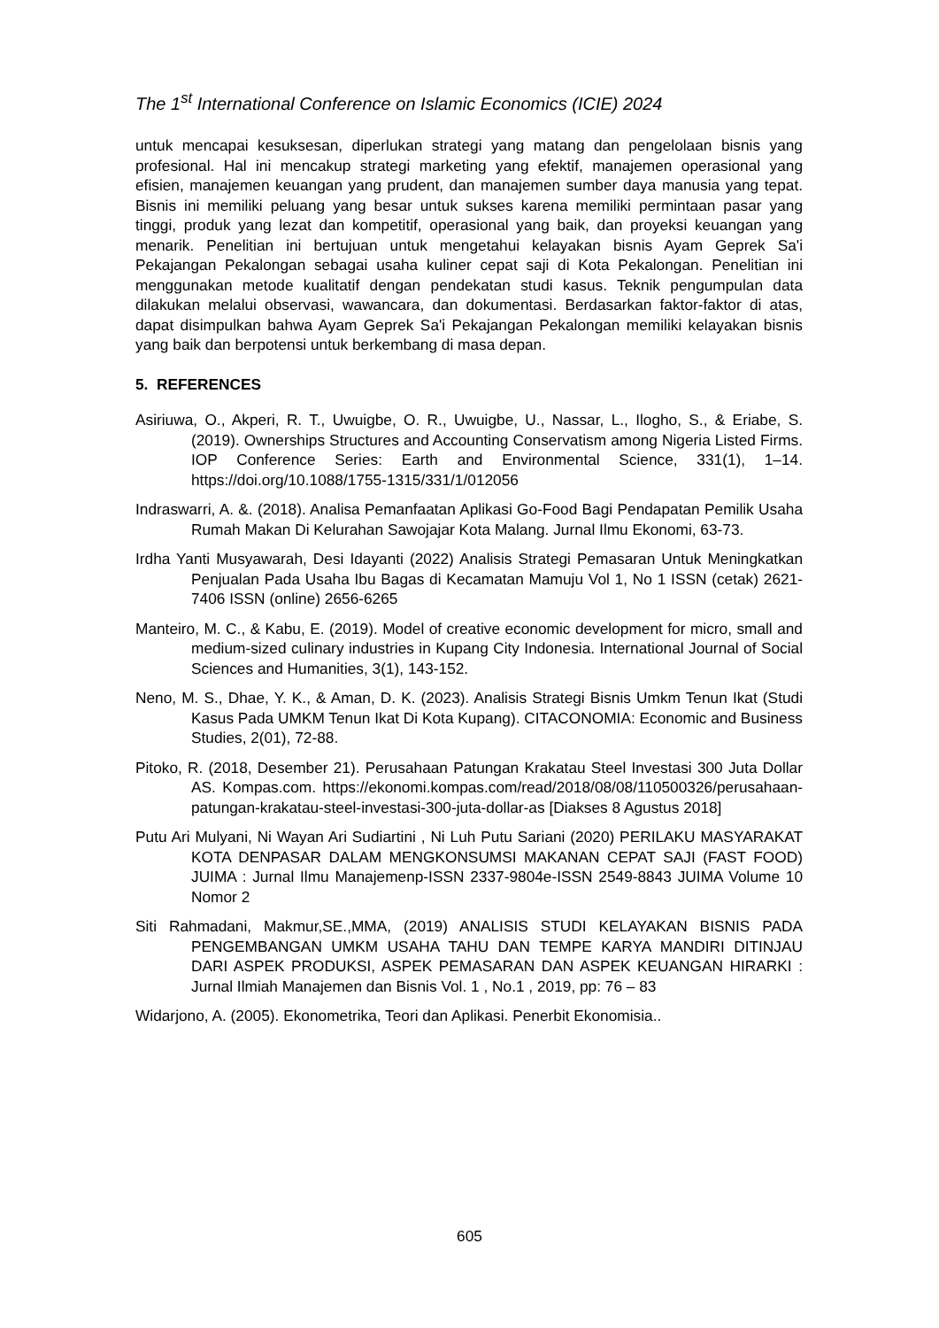The 1<sup>st</sup> International Conference on Islamic Economics (ICIE) 2024
untuk mencapai kesuksesan, diperlukan strategi yang matang dan pengelolaan bisnis yang profesional. Hal ini mencakup strategi marketing yang efektif, manajemen operasional yang efisien, manajemen keuangan yang prudent, dan manajemen sumber daya manusia yang tepat. Bisnis ini memiliki peluang yang besar untuk sukses karena memiliki permintaan pasar yang tinggi, produk yang lezat dan kompetitif, operasional yang baik, dan proyeksi keuangan yang menarik. Penelitian ini bertujuan untuk mengetahui kelayakan bisnis Ayam Geprek Sa'i Pekajangan Pekalongan sebagai usaha kuliner cepat saji di Kota Pekalongan. Penelitian ini menggunakan metode kualitatif dengan pendekatan studi kasus. Teknik pengumpulan data dilakukan melalui observasi, wawancara, dan dokumentasi. Berdasarkan faktor-faktor di atas, dapat disimpulkan bahwa Ayam Geprek Sa'i Pekajangan Pekalongan memiliki kelayakan bisnis yang baik dan berpotensi untuk berkembang di masa depan.
5. REFERENCES
Asiriuwa, O., Akperi, R. T., Uwuigbe, O. R., Uwuigbe, U., Nassar, L., Ilogho, S., & Eriabe, S. (2019). Ownerships Structures and Accounting Conservatism among Nigeria Listed Firms. IOP Conference Series: Earth and Environmental Science, 331(1), 1–14. https://doi.org/10.1088/1755-1315/331/1/012056
Indraswarri, A. &. (2018). Analisa Pemanfaatan Aplikasi Go-Food Bagi Pendapatan Pemilik Usaha Rumah Makan Di Kelurahan Sawojajar Kota Malang. Jurnal Ilmu Ekonomi, 63-73.
Irdha Yanti Musyawarah, Desi Idayanti (2022) Analisis Strategi Pemasaran Untuk Meningkatkan Penjualan Pada Usaha Ibu Bagas di Kecamatan Mamuju Vol 1, No 1 ISSN (cetak) 2621-7406 ISSN (online) 2656-6265
Manteiro, M. C., & Kabu, E. (2019). Model of creative economic development for micro, small and medium-sized culinary industries in Kupang City Indonesia. International Journal of Social Sciences and Humanities, 3(1), 143-152.
Neno, M. S., Dhae, Y. K., & Aman, D. K. (2023). Analisis Strategi Bisnis Umkm Tenun Ikat (Studi Kasus Pada UMKM Tenun Ikat Di Kota Kupang). CITACONOMIA: Economic and Business Studies, 2(01), 72-88.
Pitoko, R. (2018, Desember 21). Perusahaan Patungan Krakatau Steel Investasi 300 Juta Dollar AS. Kompas.com. https://ekonomi.kompas.com/read/2018/08/08/110500326/perusahaan-patungan-krakatau-steel-investasi-300-juta-dollar-as [Diakses 8 Agustus 2018]
Putu Ari Mulyani, Ni Wayan Ari Sudiartini , Ni Luh Putu Sariani (2020) PERILAKU MASYARAKAT KOTA DENPASAR DALAM MENGKONSUMSI MAKANAN CEPAT SAJI (FAST FOOD) JUIMA : Jurnal Ilmu Manajemenp-ISSN 2337-9804e-ISSN 2549-8843 JUIMA Volume 10 Nomor 2
Siti Rahmadani, Makmur,SE.,MMA, (2019) ANALISIS STUDI KELAYAKAN BISNIS PADA PENGEMBANGAN UMKM USAHA TAHU DAN TEMPE KARYA MANDIRI DITINJAU DARI ASPEK PRODUKSI, ASPEK PEMASARAN DAN ASPEK KEUANGAN HIRARKI : Jurnal Ilmiah Manajemen dan Bisnis Vol. 1 , No.1 , 2019, pp: 76 – 83
Widarjono, A. (2005). Ekonometrika, Teori dan Aplikasi. Penerbit Ekonomisia..
605